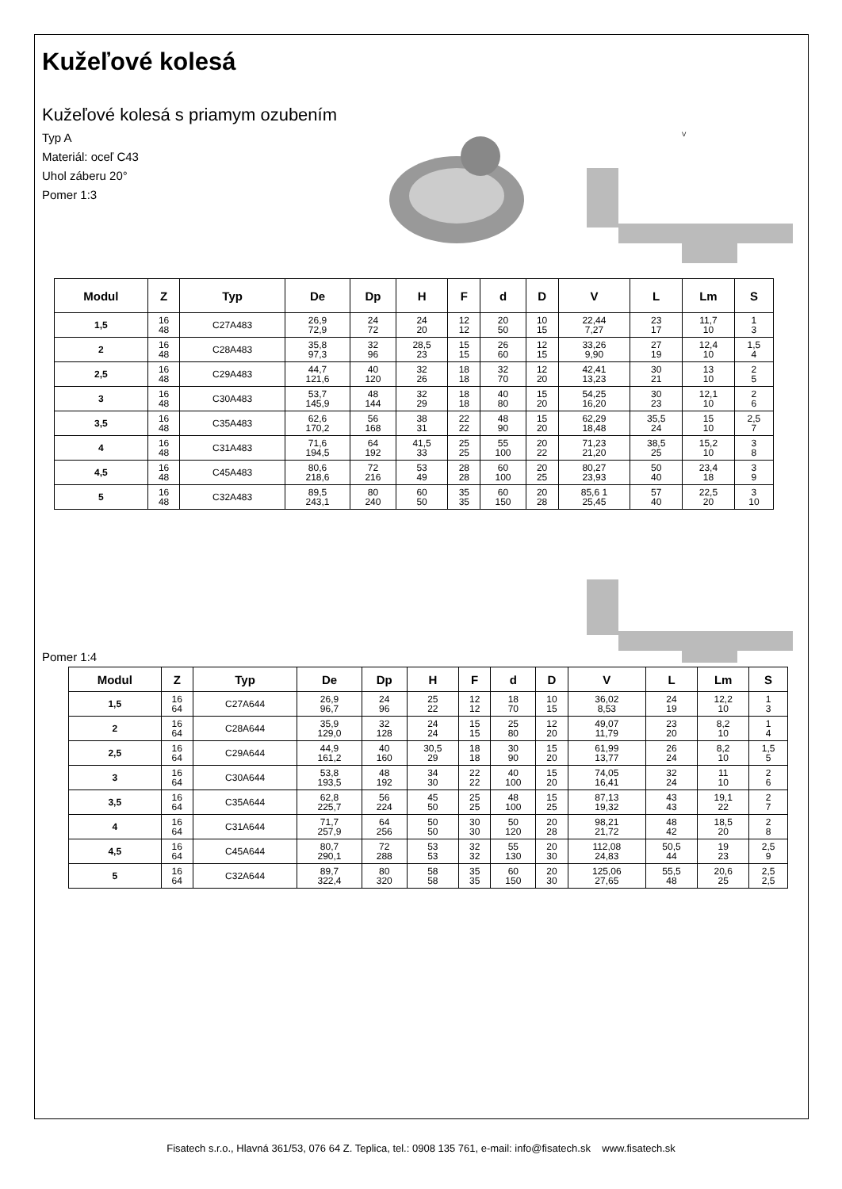Kužeľové kolesá
Kužeľové kolesá s priamym ozubením
Typ A
Materiál: oceľ C43
Uhol záberu 20°
Pomer 1:3
V
| Modul | Z | Typ | De | Dp | H | F | d | D | V | L | Lm | S |
| --- | --- | --- | --- | --- | --- | --- | --- | --- | --- | --- | --- | --- |
| 1,5 | 16 48 | C27A483 | 26,9 72,9 | 24 72 | 24 20 | 12 12 | 20 50 | 10 15 | 22,44 7,27 | 23 17 | 11,7 10 | 1 3 |
| 2 | 16 48 | C28A483 | 35,8 97,3 | 32 96 | 28,5 23 | 15 15 | 26 60 | 12 15 | 33,26 9,90 | 27 19 | 12,4 10 | 1,5 4 |
| 2,5 | 16 48 | C29A483 | 44,7 121,6 | 40 120 | 32 26 | 18 18 | 32 70 | 12 20 | 42,41 13,23 | 30 21 | 13 10 | 2 5 |
| 3 | 16 48 | C30A483 | 53,7 145,9 | 48 144 | 32 29 | 18 18 | 40 80 | 15 20 | 54,25 16,20 | 30 23 | 12,1 10 | 2 6 |
| 3,5 | 16 48 | C35A483 | 62,6 170,2 | 56 168 | 38 31 | 22 22 | 48 90 | 15 20 | 62,29 18,48 | 35,5 24 | 15 10 | 2,5 7 |
| 4 | 16 48 | C31A483 | 71,6 194,5 | 64 192 | 41,5 33 | 25 25 | 55 100 | 20 22 | 71,23 21,20 | 38,5 25 | 15,2 10 | 3 8 |
| 4,5 | 16 48 | C45A483 | 80,6 218,6 | 72 216 | 53 49 | 28 28 | 60 100 | 20 25 | 80,27 23,93 | 50 40 | 23,4 18 | 3 9 |
| 5 | 16 48 | C32A483 | 89,5 243,1 | 80 240 | 60 50 | 35 35 | 60 150 | 20 28 | 85,6 1 25,45 | 57 40 | 22,5 20 | 3 10 |
Pomer 1:4
| Modul | Z | Typ | De | Dp | H | F | d | D | V | L | Lm | S |
| --- | --- | --- | --- | --- | --- | --- | --- | --- | --- | --- | --- | --- |
| 1,5 | 16 64 | C27A644 | 26,9 96,7 | 24 96 | 25 22 | 12 12 | 18 70 | 10 15 | 36,02 8,53 | 24 19 | 12,2 10 | 1 3 |
| 2 | 16 64 | C28A644 | 35,9 129,0 | 32 128 | 24 24 | 15 15 | 25 80 | 12 20 | 49,07 11,79 | 23 20 | 8,2 10 | 1 4 |
| 2,5 | 16 64 | C29A644 | 44,9 161,2 | 40 160 | 30,5 29 | 18 18 | 30 90 | 15 20 | 61,99 13,77 | 26 24 | 8,2 10 | 1,5 5 |
| 3 | 16 64 | C30A644 | 53,8 193,5 | 48 192 | 34 30 | 22 22 | 40 100 | 15 20 | 74,05 16,41 | 32 24 | 11 10 | 2 6 |
| 3,5 | 16 64 | C35A644 | 62,8 225,7 | 56 224 | 45 50 | 25 25 | 48 100 | 15 25 | 87,13 19,32 | 43 43 | 19,1 22 | 2 7 |
| 4 | 16 64 | C31A644 | 71,7 257,9 | 64 256 | 50 50 | 30 30 | 50 120 | 20 28 | 98,21 21,72 | 48 42 | 18,5 20 | 2 8 |
| 4,5 | 16 64 | C45A644 | 80,7 290,1 | 72 288 | 53 53 | 32 32 | 55 130 | 20 30 | 112,08 24,83 | 50,5 44 | 19 23 | 2,5 9 |
| 5 | 16 64 | C32A644 | 89,7 322,4 | 80 320 | 58 58 | 35 35 | 60 150 | 20 30 | 125,06 27,65 | 55,5 48 | 20,6 25 | 2,5 2,5 |
Fisatech s.r.o., Hlavná 361/53, 076 64 Z. Teplica, tel.: 0908 135 761, e-mail: info@fisatech.sk www.fisatech.sk